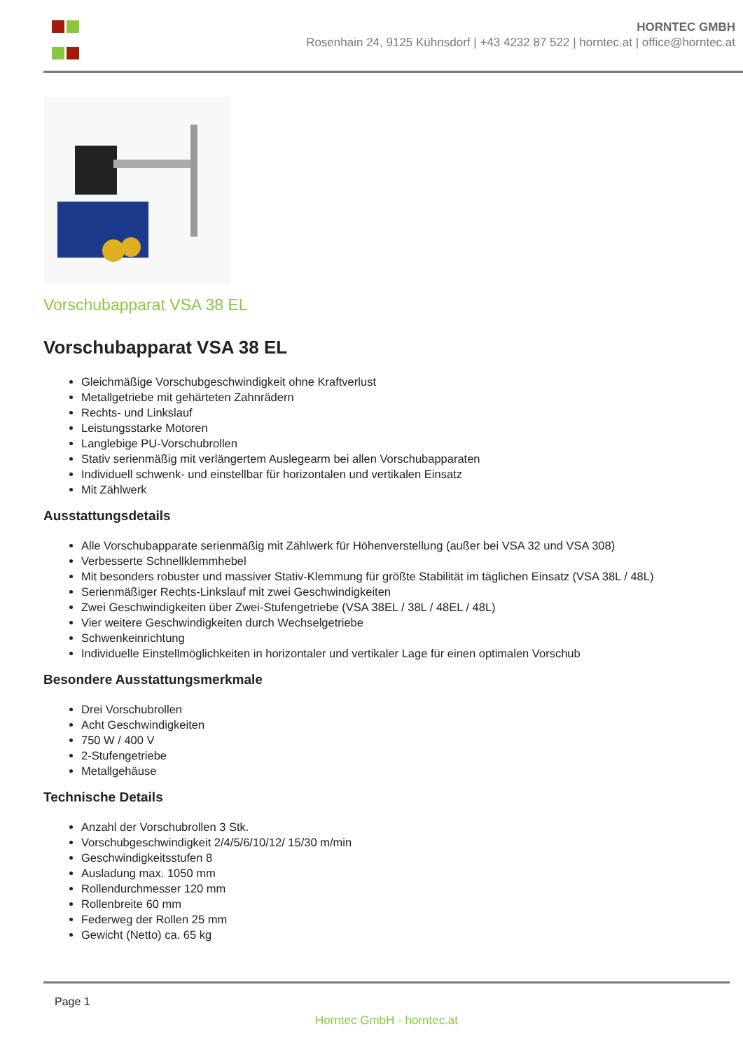HORNTEC GMBH
Rosenhain 24, 9125 Kühnsdorf | +43 4232 87 522 | horntec.at | office@horntec.at
Vorschubapparat VSA 38 EL
Vorschubapparat VSA 38 EL
Gleichmäßige Vorschubgeschwindigkeit ohne Kraftverlust
Metallgetriebe mit gehärteten Zahnrädern
Rechts- und Linkslauf
Leistungsstarke Motoren
Langlebige PU-Vorschubrollen
Stativ serienmäßig mit verlängertem Auslegearm bei allen Vorschubapparaten
Individuell schwenk- und einstellbar für horizontalen und vertikalen Einsatz
Mit Zählwerk
Ausstattungsdetails
Alle Vorschubapparate serienmäßig mit Zählwerk für Höhenverstellung (außer bei VSA 32 und VSA 308)
Verbesserte Schnellklemmhebel
Mit besonders robuster und massiver Stativ-Klemmung für größte Stabilität im täglichen Einsatz (VSA 38L / 48L)
Serienmäßiger Rechts-Linkslauf mit zwei Geschwindigkeiten
Zwei Geschwindigkeiten über Zwei-Stufengetriebe (VSA 38EL / 38L / 48EL / 48L)
Vier weitere Geschwindigkeiten durch Wechselgetriebe
Schwenkeinrichtung
Individuelle Einstellmöglichkeiten in horizontaler und vertikaler Lage für einen optimalen Vorschub
Besondere Ausstattungsmerkmale
Drei Vorschubrollen
Acht Geschwindigkeiten
750 W / 400 V
2-Stufengetriebe
Metallgehäuse
Technische Details
Anzahl der Vorschubrollen 3 Stk.
Vorschubgeschwindigkeit 2/4/5/6/10/12/ 15/30 m/min
Geschwindigkeitsstufen 8
Ausladung max. 1050 mm
Rollendurchmesser 120 mm
Rollenbreite 60 mm
Federweg der Rollen 25 mm
Gewicht (Netto) ca. 65 kg
Page 1
Horntec GmbH - horntec.at